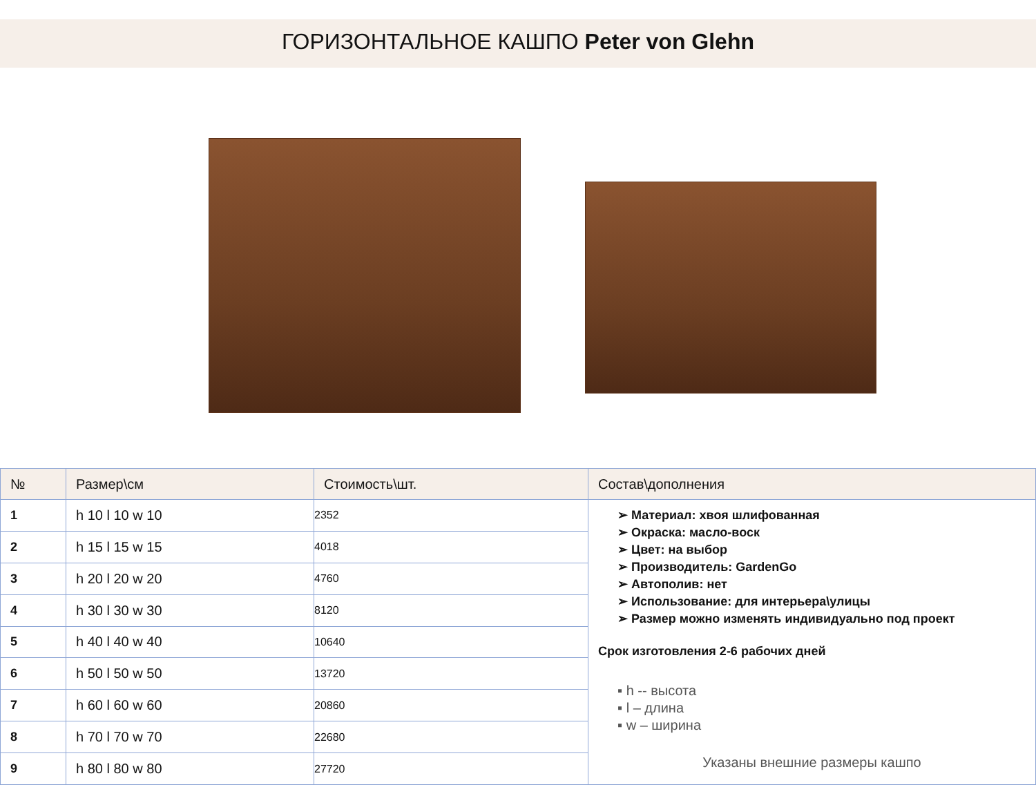ГОРИЗОНТАЛЬНОЕ КАШПО Peter von Glehn
| № | Размер\см | Стоимость\шт. | Состав\дополнения |
| --- | --- | --- | --- |
| 1 | h 10 l 10 w 10 | 2352 | ➢ Материал: хвоя шлифованная ➢ Окраска: масло-воск ➢ Цвет: на выбор ➢ Производитель: GardenGo ➢ Автополив: нет ➢ Использование: для интерьера\улицы ➢ Размер можно изменять индивидуально под проект Срок изготовления 2-6 рабочих дней ▪ h -- высота ▪ l – длина ▪ w – ширина Указаны внешние размеры кашпо |
| 2 | h 15 l 15 w 15 | 4018 | |
| 3 | h 20 l 20 w 20 | 4760 | |
| 4 | h 30 l 30 w 30 | 8120 | |
| 5 | h 40 l 40 w 40 | 10640 | |
| 6 | h 50 l 50 w 50 | 13720 | |
| 7 | h 60 l 60 w 60 | 20860 | |
| 8 | h 70 l 70 w 70 | 22680 | |
| 9 | h 80 l 80 w 80 | 27720 | |